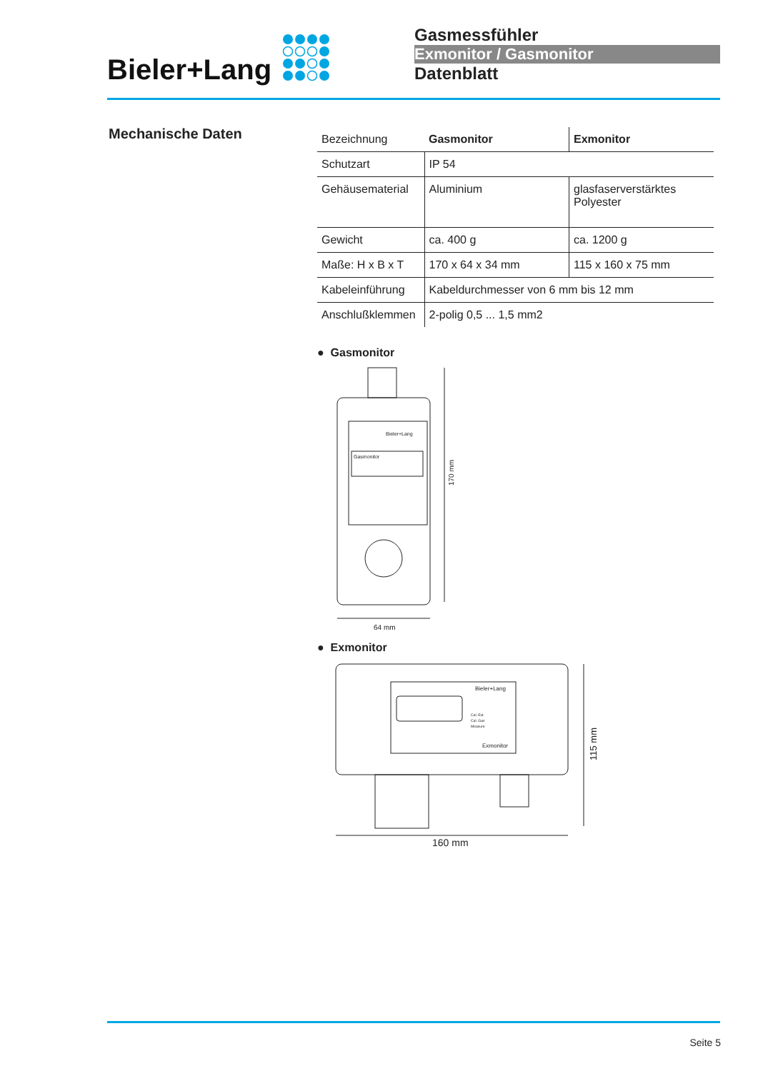Bieler+Lang
Gasmessfühler
Exmonitor / Gasmonitor
Datenblatt
Mechanische Daten
| Bezeichnung | Gasmonitor | Exmonitor |
| Schutzart | IP 54 | |
| Gehäusematerial | Aluminium | glasfaserverstärktes Polyester |
| Gewicht | ca. 400 g | ca. 1200 g |
| Maße: H x B x T | 170 x 64 x 34 mm | 115 x 160 x 75 mm |
| Kabeleinführung | Kabeldurchmesser von 6 mm bis 12 mm | |
| Anschlußklemmen | 2-polig 0,5 ... 1,5 mm2 | |
● Gasmonitor
64 mm
Gasmonitor
Bieler+Lang
170 mm
● Exmonitor
160 mm
Bieler+Lang
Cal. Ext.
Cal. Gas
Measure
Exmonitor
115 mm
Seite 5